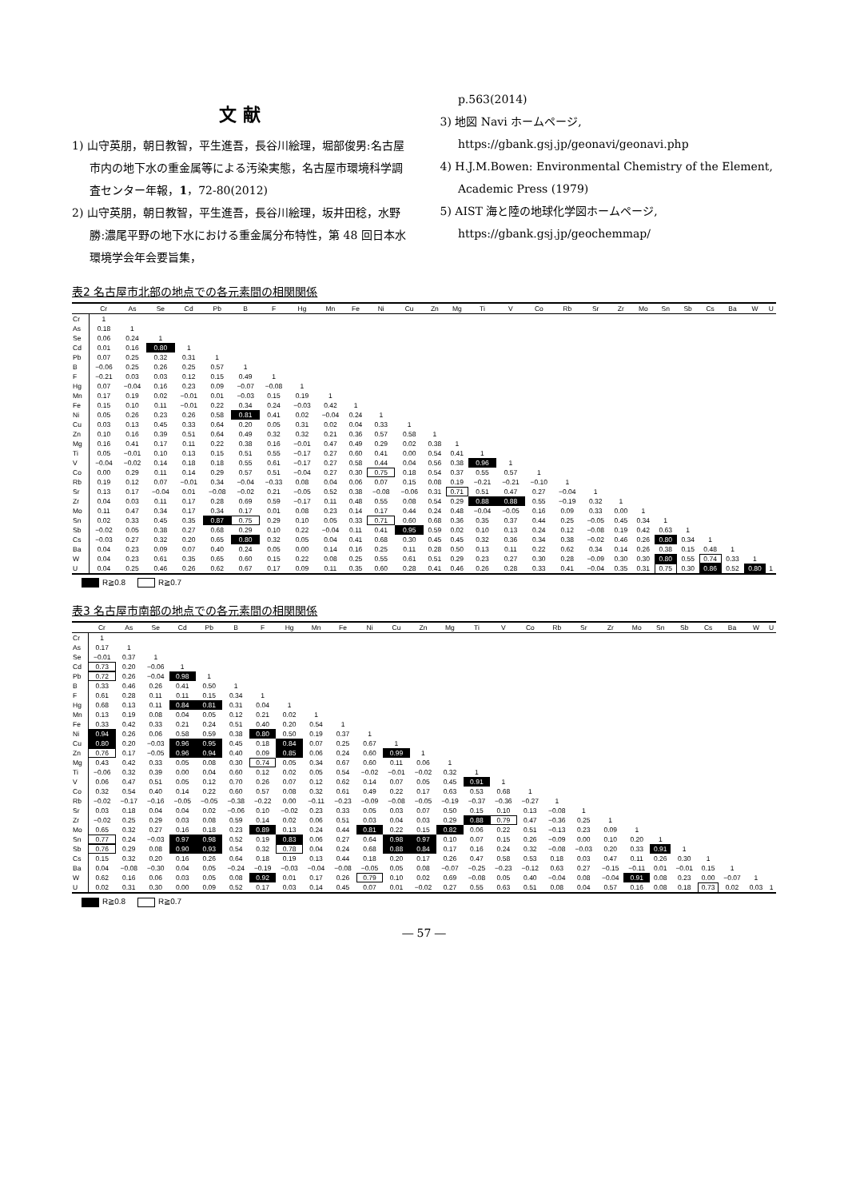文 献
1) 山守英朋，朝日教智，平生進吾，長谷川絵理，堀部俊男:名古屋市内の地下水の重金属等による汚染実態，名古屋市環境科学調査センター年報，1，72-80(2012)
2) 山守英朋，朝日教智，平生進吾，長谷川絵理，坂井田稔，水野勝:濃尾平野の地下水における重金属分布特性，第 48 回日本水環境学会年会要旨集，
p.563(2014)
3) 地図 Navi ホームページ,
https://gbank.gsj.jp/geonavi/geonavi.php
4) H.J.M.Bowen: Environmental Chemistry of the Element, Academic Press (1979)
5) AIST 海と陸の地球化学図ホームページ,
https://gbank.gsj.jp/geochemmap/
表2 名古屋市北部の地点での各元素間の相関関係
| | Cr | As | Se | Cd | Pb | B | F | Hg | Mn | Fe | Ni | Cu | Zn | Mg | Ti | V | Co | Rb | Sr | Zr | Mo | Sn | Sb | Cs | Ba | W | U |
| --- | --- | --- | --- | --- | --- | --- | --- | --- | --- | --- | --- | --- | --- | --- | --- | --- | --- | --- | --- | --- | --- | --- | --- | --- | --- | --- | --- |
| Cr | 1 | | | | | | | | | | | | | | | | | | | | | | | | | | |
| As | 0.18 | 1 | | | | | | | | | | | | | | | | | | | | | | | | | |
| Se | 0.06 | 0.24 | 1 | | | | | | | | | | | | | | | | | | | | | | | | |
| Cd | 0.01 | 0.16 | 0.80 | 1 | | | | | | | | | | | | | | | | | | | | | | | |
| Pb | 0.07 | 0.25 | 0.32 | 0.31 | 1 | | | | | | | | | | | | | | | | | | | | | | |
| B | −0.06 | 0.25 | 0.26 | 0.25 | 0.57 | 1 | | | | | | | | | | | | | | | | | | | | | |
| F | −0.21 | 0.03 | 0.03 | 0.12 | 0.15 | 0.49 | 1 | | | | | | | | | | | | | | | | | | | | |
| Hg | 0.07 | −0.04 | 0.16 | 0.23 | 0.09 | −0.07 | −0.08 | 1 | | | | | | | | | | | | | | | | | | | |
| Mn | 0.17 | 0.19 | 0.02 | −0.01 | 0.01 | −0.03 | 0.15 | 0.19 | 1 | | | | | | | | | | | | | | | | | | |
| Fe | 0.15 | 0.10 | 0.11 | −0.01 | 0.22 | 0.34 | 0.24 | −0.03 | 0.42 | 1 | | | | | | | | | | | | | | | | | |
| Ni | 0.05 | 0.26 | 0.23 | 0.26 | 0.58 | 0.81 | 0.41 | 0.02 | −0.04 | 0.24 | 1 | | | | | | | | | | | | | | | | |
| Cu | 0.03 | 0.13 | 0.45 | 0.33 | 0.64 | 0.20 | 0.05 | 0.31 | 0.02 | 0.04 | 0.33 | 1 | | | | | | | | | | | | | | | |
| Zn | 0.10 | 0.16 | 0.39 | 0.51 | 0.64 | 0.49 | 0.32 | 0.32 | 0.21 | 0.36 | 0.57 | 0.58 | 1 | | | | | | | | | | | | | | |
| Mg | 0.16 | 0.41 | 0.17 | 0.11 | 0.22 | 0.38 | 0.16 | −0.01 | 0.47 | 0.49 | 0.29 | 0.02 | 0.38 | 1 | | | | | | | | | | | | | |
| Ti | 0.05 | −0.01 | 0.10 | 0.13 | 0.15 | 0.51 | 0.55 | −0.17 | 0.27 | 0.60 | 0.41 | 0.00 | 0.54 | 0.41 | 1 | | | | | | | | | | | | |
| V | −0.04 | −0.02 | 0.14 | 0.18 | 0.18 | 0.55 | 0.61 | −0.17 | 0.27 | 0.58 | 0.44 | 0.04 | 0.56 | 0.38 | 0.96 | 1 | | | | | | | | | | | |
| Co | 0.00 | 0.29 | 0.11 | 0.14 | 0.29 | 0.57 | 0.51 | −0.04 | 0.27 | 0.30 | 0.75 | 0.18 | 0.54 | 0.37 | 0.55 | 0.57 | 1 | | | | | | | | | | |
| Rb | 0.19 | 0.12 | 0.07 | −0.01 | 0.34 | −0.04 | −0.33 | 0.08 | 0.04 | 0.06 | 0.07 | 0.15 | 0.08 | 0.19 | −0.21 | −0.21 | −0.10 | 1 | | | | | | | | | |
| Sr | 0.13 | 0.17 | −0.04 | 0.01 | −0.08 | −0.02 | 0.21 | −0.05 | 0.52 | 0.38 | −0.08 | −0.06 | 0.31 | 0.71 | 0.51 | 0.47 | 0.27 | −0.04 | 1 | | | | | | | | |
| Zr | 0.04 | 0.03 | 0.11 | 0.17 | 0.28 | 0.69 | 0.59 | −0.17 | 0.11 | 0.48 | 0.55 | 0.08 | 0.54 | 0.29 | 0.88 | 0.88 | 0.55 | −0.19 | 0.32 | 1 | | | | | | | |
| Mo | 0.11 | 0.47 | 0.34 | 0.17 | 0.34 | 0.17 | 0.01 | 0.08 | 0.23 | 0.14 | 0.17 | 0.44 | 0.24 | 0.48 | −0.04 | −0.05 | 0.16 | 0.09 | 0.33 | 0.00 | 1 | | | | | | |
| Sn | 0.02 | 0.33 | 0.45 | 0.35 | 0.87 | 0.75 | 0.29 | 0.10 | 0.05 | 0.33 | 0.71 | 0.60 | 0.68 | 0.36 | 0.35 | 0.37 | 0.44 | 0.25 | −0.05 | 0.45 | 0.34 | 1 | | | | | |
| Sb | −0.02 | 0.05 | 0.38 | 0.27 | 0.68 | 0.29 | 0.10 | 0.22 | −0.04 | 0.11 | 0.41 | 0.95 | 0.59 | 0.02 | 0.10 | 0.13 | 0.24 | 0.12 | −0.08 | 0.19 | 0.42 | 0.63 | 1 | | | | |
| Cs | −0.03 | 0.27 | 0.32 | 0.20 | 0.65 | 0.80 | 0.32 | 0.05 | 0.04 | 0.41 | 0.68 | 0.30 | 0.45 | 0.45 | 0.32 | 0.36 | 0.34 | 0.38 | −0.02 | 0.46 | 0.26 | 0.80 | 0.34 | 1 | | | |
| Ba | 0.04 | 0.23 | 0.09 | 0.07 | 0.40 | 0.24 | 0.05 | 0.00 | 0.14 | 0.16 | 0.25 | 0.11 | 0.28 | 0.50 | 0.13 | 0.11 | 0.22 | 0.62 | 0.34 | 0.14 | 0.26 | 0.38 | 0.15 | 0.48 | 1 | | |
| W | 0.04 | 0.23 | 0.61 | 0.35 | 0.65 | 0.60 | 0.15 | 0.22 | 0.08 | 0.25 | 0.55 | 0.61 | 0.51 | 0.29 | 0.23 | 0.27 | 0.30 | 0.28 | −0.09 | 0.30 | 0.30 | 0.80 | 0.55 | 0.74 | 0.33 | 1 | |
| U | 0.04 | 0.25 | 0.46 | 0.26 | 0.62 | 0.67 | 0.17 | 0.09 | 0.11 | 0.35 | 0.60 | 0.28 | 0.41 | 0.46 | 0.26 | 0.28 | 0.33 | 0.41 | −0.04 | 0.35 | 0.31 | 0.75 | 0.30 | 0.86 | 0.52 | 0.80 | 1 |
R≧0.8 R≧0.7
表3 名古屋市南部の地点での各元素間の相関関係
| | Cr | As | Se | Cd | Pb | B | F | Hg | Mn | Fe | Ni | Cu | Zn | Mg | Ti | V | Co | Rb | Sr | Zr | Mo | Sn | Sb | Cs | Ba | W | U |
| --- | --- | --- | --- | --- | --- | --- | --- | --- | --- | --- | --- | --- | --- | --- | --- | --- | --- | --- | --- | --- | --- | --- | --- | --- | --- | --- | --- |
| Cr | 1 | | | | | | | | | | | | | | | | | | | | | | | | | | |
| As | 0.17 | 1 | | | | | | | | | | | | | | | | | | | | | | | | | |
| Se | −0.01 | 0.37 | 1 | | | | | | | | | | | | | | | | | | | | | | | | |
| Cd | 0.73 | 0.20 | −0.06 | 1 | | | | | | | | | | | | | | | | | | | | | | | |
| Pb | 0.72 | 0.26 | −0.04 | 0.98 | 1 | | | | | | | | | | | | | | | | | | | | | | |
| B | 0.33 | 0.46 | 0.26 | 0.41 | 0.50 | 1 | | | | | | | | | | | | | | | | | | | | | |
| F | 0.61 | 0.28 | 0.11 | 0.11 | 0.15 | 0.34 | 1 | | | | | | | | | | | | | | | | | | | | |
| Hg | 0.68 | 0.13 | 0.11 | 0.84 | 0.81 | 0.31 | 0.04 | 1 | | | | | | | | | | | | | | | | | | | |
| Mn | 0.13 | 0.19 | 0.08 | 0.04 | 0.05 | 0.12 | 0.21 | 0.02 | 1 | | | | | | | | | | | | | | | | | | |
| Fe | 0.33 | 0.42 | 0.33 | 0.21 | 0.24 | 0.51 | 0.40 | 0.20 | 0.54 | 1 | | | | | | | | | | | | | | | | | |
| Ni | 0.94 | 0.26 | 0.06 | 0.58 | 0.59 | 0.38 | 0.80 | 0.50 | 0.19 | 0.37 | 1 | | | | | | | | | | | | | | | | |
| Cu | 0.80 | 0.20 | −0.03 | 0.96 | 0.95 | 0.45 | 0.18 | 0.84 | 0.07 | 0.25 | 0.67 | 1 | | | | | | | | | | | | | | | |
| Zn | 0.76 | 0.17 | −0.05 | 0.96 | 0.94 | 0.40 | 0.09 | 0.85 | 0.06 | 0.24 | 0.60 | 0.99 | 1 | | | | | | | | | | | | | | |
| Mg | 0.43 | 0.42 | 0.33 | 0.05 | 0.08 | 0.30 | 0.74 | 0.05 | 0.34 | 0.67 | 0.60 | 0.11 | 0.06 | 1 | | | | | | | | | | | | | |
| Ti | −0.06 | 0.32 | 0.39 | 0.00 | 0.04 | 0.60 | 0.12 | 0.02 | 0.05 | 0.54 | −0.02 | −0.01 | −0.02 | 0.32 | 1 | | | | | | | | | | | | |
| V | 0.06 | 0.47 | 0.51 | 0.05 | 0.12 | 0.70 | 0.26 | 0.07 | 0.12 | 0.62 | 0.14 | 0.07 | 0.05 | 0.45 | 0.91 | 1 | | | | | | | | | | | |
| Co | 0.32 | 0.54 | 0.40 | 0.14 | 0.22 | 0.60 | 0.57 | 0.08 | 0.32 | 0.61 | 0.49 | 0.22 | 0.17 | 0.63 | 0.53 | 0.68 | 1 | | | | | | | | | | |
| Rb | −0.02 | −0.17 | −0.16 | −0.05 | −0.05 | −0.38 | −0.22 | 0.00 | −0.11 | −0.23 | −0.09 | −0.08 | −0.05 | −0.19 | −0.37 | −0.36 | −0.27 | 1 | | | | | | | | | |
| Sr | 0.03 | 0.18 | 0.04 | 0.04 | 0.02 | −0.06 | 0.10 | −0.02 | 0.23 | 0.33 | 0.05 | 0.03 | 0.07 | 0.50 | 0.15 | 0.10 | 0.13 | −0.08 | 1 | | | | | | | | |
| Zr | −0.02 | 0.25 | 0.29 | 0.03 | 0.08 | 0.59 | 0.14 | 0.02 | 0.06 | 0.51 | 0.03 | 0.04 | 0.03 | 0.29 | 0.88 | 0.79 | 0.47 | −0.36 | 0.25 | 1 | | | | | | | |
| Mo | 0.65 | 0.32 | 0.27 | 0.16 | 0.18 | 0.23 | 0.89 | 0.13 | 0.24 | 0.44 | 0.81 | 0.22 | 0.15 | 0.82 | 0.06 | 0.22 | 0.51 | −0.13 | 0.23 | 0.09 | 1 | | | | | | |
| Sn | 0.77 | 0.24 | −0.03 | 0.97 | 0.98 | 0.52 | 0.19 | 0.83 | 0.06 | 0.27 | 0.64 | 0.98 | 0.97 | 0.10 | 0.07 | 0.15 | 0.26 | −0.09 | 0.00 | 0.10 | 0.20 | 1 | | | | | |
| Sb | 0.76 | 0.29 | 0.08 | 0.90 | 0.93 | 0.54 | 0.32 | 0.78 | 0.04 | 0.24 | 0.68 | 0.88 | 0.84 | 0.17 | 0.16 | 0.24 | 0.32 | −0.08 | −0.03 | 0.20 | 0.33 | 0.91 | 1 | | | | |
| Cs | 0.15 | 0.32 | 0.20 | 0.16 | 0.26 | 0.64 | 0.18 | 0.19 | 0.13 | 0.44 | 0.18 | 0.20 | 0.17 | 0.26 | 0.47 | 0.58 | 0.53 | 0.18 | 0.03 | 0.47 | 0.11 | 0.26 | 0.30 | 1 | | | |
| Ba | 0.04 | −0.08 | −0.30 | 0.04 | 0.05 | −0.24 | −0.19 | −0.03 | −0.04 | −0.08 | −0.05 | 0.05 | 0.08 | −0.07 | −0.25 | −0.23 | −0.12 | 0.63 | 0.27 | −0.15 | −0.11 | 0.01 | −0.01 | 0.15 | 1 | | |
| W | 0.62 | 0.16 | 0.06 | 0.03 | 0.05 | 0.08 | 0.92 | 0.01 | 0.17 | 0.26 | 0.79 | 0.10 | 0.02 | 0.69 | −0.08 | 0.05 | 0.40 | −0.04 | 0.08 | −0.04 | 0.91 | 0.08 | 0.23 | 0.00 | −0.07 | 1 | |
| U | 0.02 | 0.31 | 0.30 | 0.00 | 0.09 | 0.52 | 0.17 | 0.03 | 0.14 | 0.45 | 0.07 | 0.01 | −0.02 | 0.27 | 0.55 | 0.63 | 0.51 | 0.08 | 0.04 | 0.57 | 0.16 | 0.08 | 0.18 | 0.73 | 0.02 | 0.03 | 1 |
R≧0.8 R≧0.7
― 57 ―